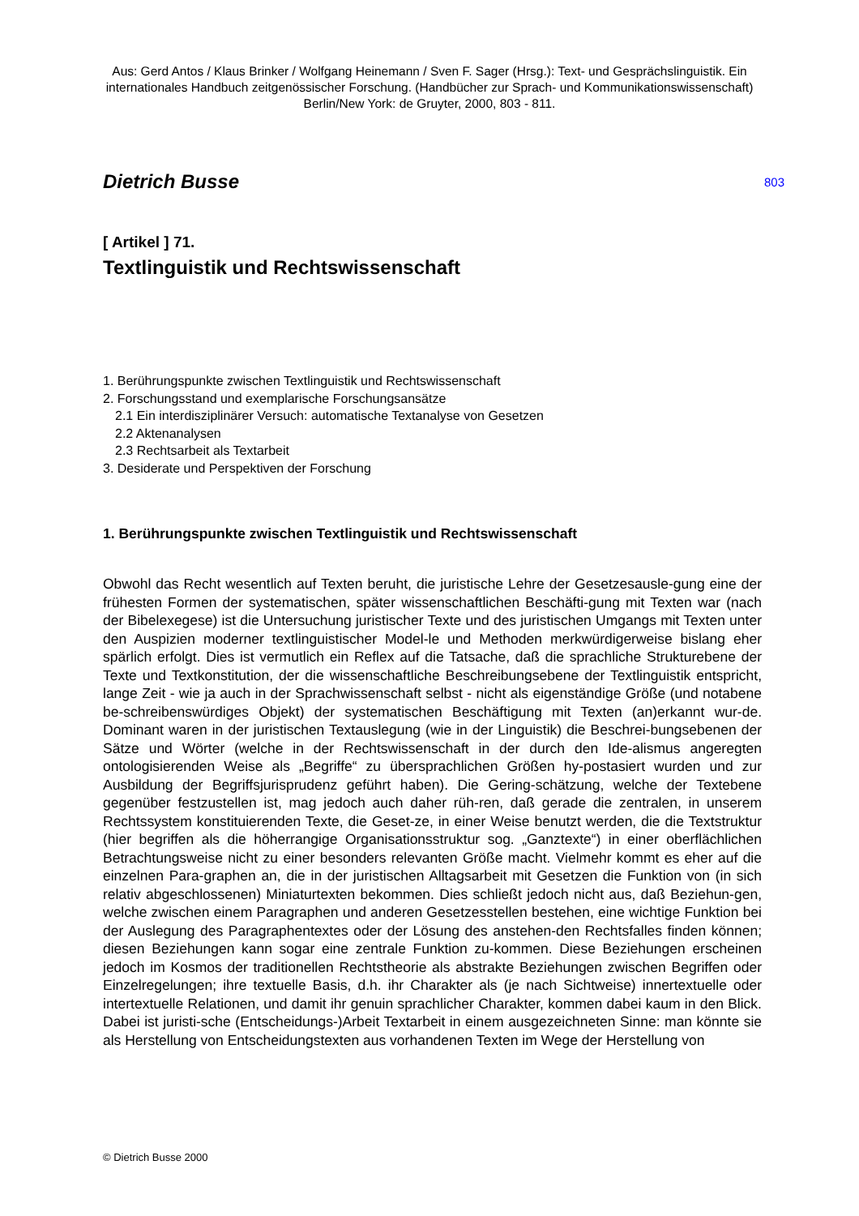Aus: Gerd Antos / Klaus Brinker / Wolfgang Heinemann / Sven F. Sager (Hrsg.): Text- und Gesprächslinguistik. Ein internationales Handbuch zeitgenössischer Forschung. (Handbücher zur Sprach- und Kommunikationswissenschaft) Berlin/New York: de Gruyter, 2000, 803 - 811.
Dietrich Busse
803
[ Artikel ] 71.
Textlinguistik und Rechtswissenschaft
1. Berührungspunkte zwischen Textlinguistik und Rechtswissenschaft
2. Forschungsstand und exemplarische Forschungsansätze
2.1 Ein interdisziplinärer Versuch: automatische Textanalyse von Gesetzen
2.2 Aktenanalysen
2.3 Rechtsarbeit als Textarbeit
3. Desiderate und Perspektiven der Forschung
1. Berührungspunkte zwischen Textlinguistik und Rechtswissenschaft
Obwohl das Recht wesentlich auf Texten beruht, die juristische Lehre der Gesetzesausle-gung eine der frühesten Formen der systematischen, später wissenschaftlichen Beschäfti-gung mit Texten war (nach der Bibelexegese) ist die Untersuchung juristischer Texte und des juristischen Umgangs mit Texten unter den Auspizien moderner textlinguistischer Model-le und Methoden merkwürdigerweise bislang eher spärlich erfolgt. Dies ist vermutlich ein Reflex auf die Tatsache, daß die sprachliche Strukturebene der Texte und Textkonstitution, der die wissenschaftliche Beschreibungsebene der Textlinguistik entspricht, lange Zeit - wie ja auch in der Sprachwissenschaft selbst - nicht als eigenständige Größe (und notabene be-schreibenswürdiges Objekt) der systematischen Beschäftigung mit Texten (an)erkannt wur-de. Dominant waren in der juristischen Textauslegung (wie in der Linguistik) die Beschrei-bungsebenen der Sätze und Wörter (welche in der Rechtswissenschaft in der durch den Ide-alismus angeregten ontologisierenden Weise als „Begriffe“ zu übersprachlichen Größen hy-postasiert wurden und zur Ausbildung der Begriffsjurisprudenz geführt haben). Die Gering-schätzung, welche der Textebene gegenüber festzustellen ist, mag jedoch auch daher rüh-ren, daß gerade die zentralen, in unserem Rechtssystem konstituierenden Texte, die Geset-ze, in einer Weise benutzt werden, die die Textstruktur (hier begriffen als die höherrangige Organisationsstruktur sog. „Ganztexte“) in einer oberflächlichen Betrachtungsweise nicht zu einer besonders relevanten Größe macht. Vielmehr kommt es eher auf die einzelnen Para-graphen an, die in der juristischen Alltagsarbeit mit Gesetzen die Funktion von (in sich relativ abgeschlossenen) Miniaturtexten bekommen. Dies schließt jedoch nicht aus, daß Beziehun-gen, welche zwischen einem Paragraphen und anderen Gesetzesstellen bestehen, eine wichtige Funktion bei der Auslegung des Paragraphentextes oder der Lösung des anstehen-den Rechtsfalles finden können; diesen Beziehungen kann sogar eine zentrale Funktion zu-kommen. Diese Beziehungen erscheinen jedoch im Kosmos der traditionellen Rechtstheorie als abstrakte Beziehungen zwischen Begriffen oder Einzelregelungen; ihre textuelle Basis, d.h. ihr Charakter als (je nach Sichtweise) innertextuelle oder intertextuelle Relationen, und damit ihr genuin sprachlicher Charakter, kommen dabei kaum in den Blick. Dabei ist juristi-sche (Entscheidungs-)Arbeit Textarbeit in einem ausgezeichneten Sinne: man könnte sie als Herstellung von Entscheidungstexten aus vorhandenen Texten im Wege der Herstellung von
© Dietrich Busse 2000